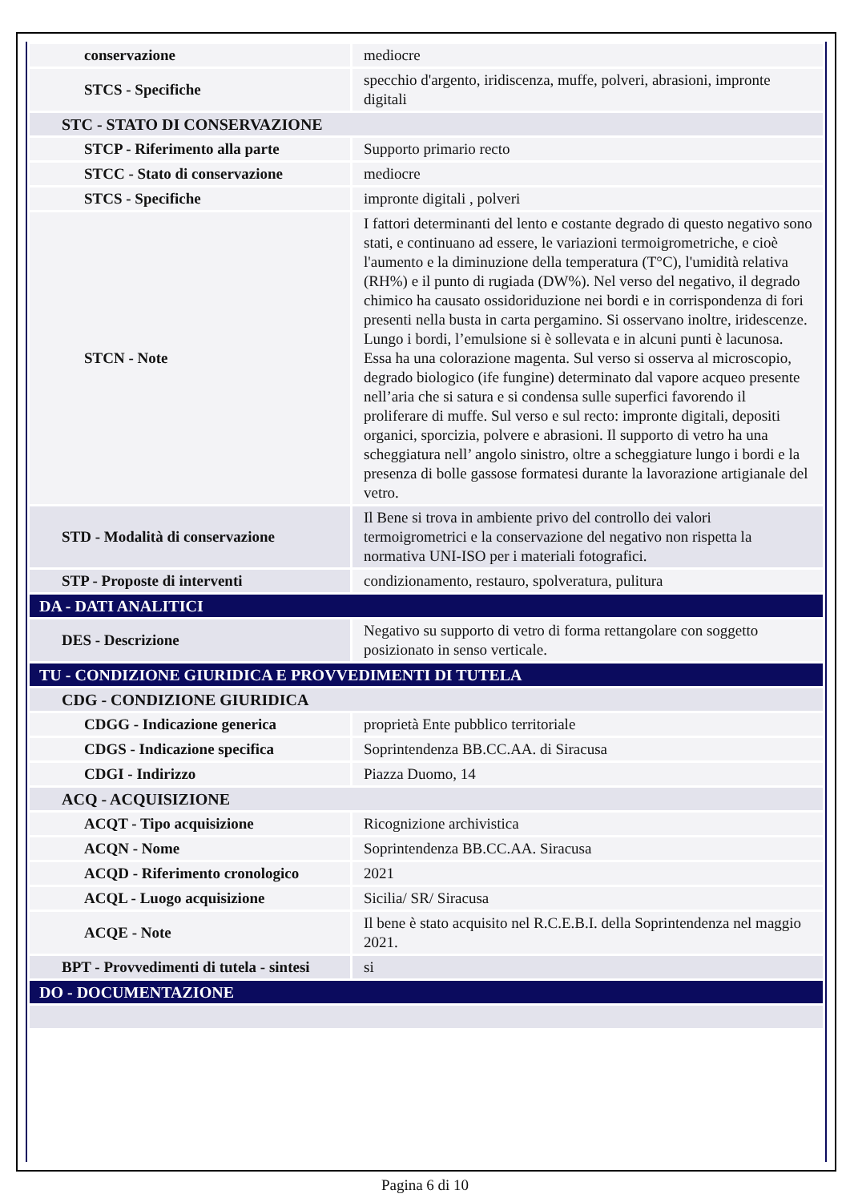| conservazione | mediocre |
| STCS - Specifiche | specchio d'argento, iridiscenza, muffe, polveri, abrasioni, impronte digitali |
| STC - STATO DI CONSERVAZIONE | |
| STCP - Riferimento alla parte | Supporto primario recto |
| STCC - Stato di conservazione | mediocre |
| STCS - Specifiche | impronte digitali , polveri |
| STCN - Note | I fattori determinanti del lento e costante degrado di questo negativo sono stati, e continuano ad essere, le variazioni termoigrometriche, e cioè l'aumento e la diminuzione della temperatura (T°C), l'umidità relativa (RH%) e il punto di rugiada (DW%). Nel verso del negativo, il degrado chimico ha causato ossidoriduzione nei bordi e in corrispondenza di fori presenti nella busta in carta pergamino. Si osservano inoltre, iridescenze. Lungo i bordi, l’emulsione si è sollevata e in alcuni punti è lacunosa. Essa ha una colorazione magenta. Sul verso si osserva al microscopio, degrado biologico (ife fungine) determinato dal vapore acqueo presente nell’aria che si satura e si condensa sulle superfici favorendo il proliferare di muffe. Sul verso e sul recto: impronte digitali, depositi organici, sporcizia, polvere e abrasioni. Il supporto di vetro ha una scheggiatura nell’ angolo sinistro, oltre a scheggiature lungo i bordi e la presenza di bolle gassose formatesi durante la lavorazione artigianale del vetro. |
| STD - Modalità di conservazione | Il Bene si trova in ambiente privo del controllo dei valori termoigrometrici e la conservazione del negativo non rispetta la normativa UNI-ISO per i materiali fotografici. |
| STP - Proposte di interventi | condizionamento, restauro, spolveratura, pulitura |
| DA - DATI ANALITICI | |
| DES - Descrizione | Negativo su supporto di vetro di forma rettangolare con soggetto posizionato in senso verticale. |
| TU - CONDIZIONE GIURIDICA E PROVVEDIMENTI DI TUTELA | |
| CDG - CONDIZIONE GIURIDICA | |
| CDGG - Indicazione generica | proprietà Ente pubblico territoriale |
| CDGS - Indicazione specifica | Soprintendenza BB.CC.AA. di Siracusa |
| CDGI - Indirizzo | Piazza Duomo, 14 |
| ACQ - ACQUISIZIONE | |
| ACQT - Tipo acquisizione | Ricognizione archivistica |
| ACQN - Nome | Soprintendenza BB.CC.AA. Siracusa |
| ACQD - Riferimento cronologico | 2021 |
| ACQL - Luogo acquisizione | Sicilia/ SR/ Siracusa |
| ACQE - Note | Il bene è stato acquisito nel R.C.E.B.I. della Soprintendenza nel maggio 2021. |
| BPT - Provvedimenti di tutela - sintesi | si |
| DO - DOCUMENTAZIONE | |
Pagina 6 di 10